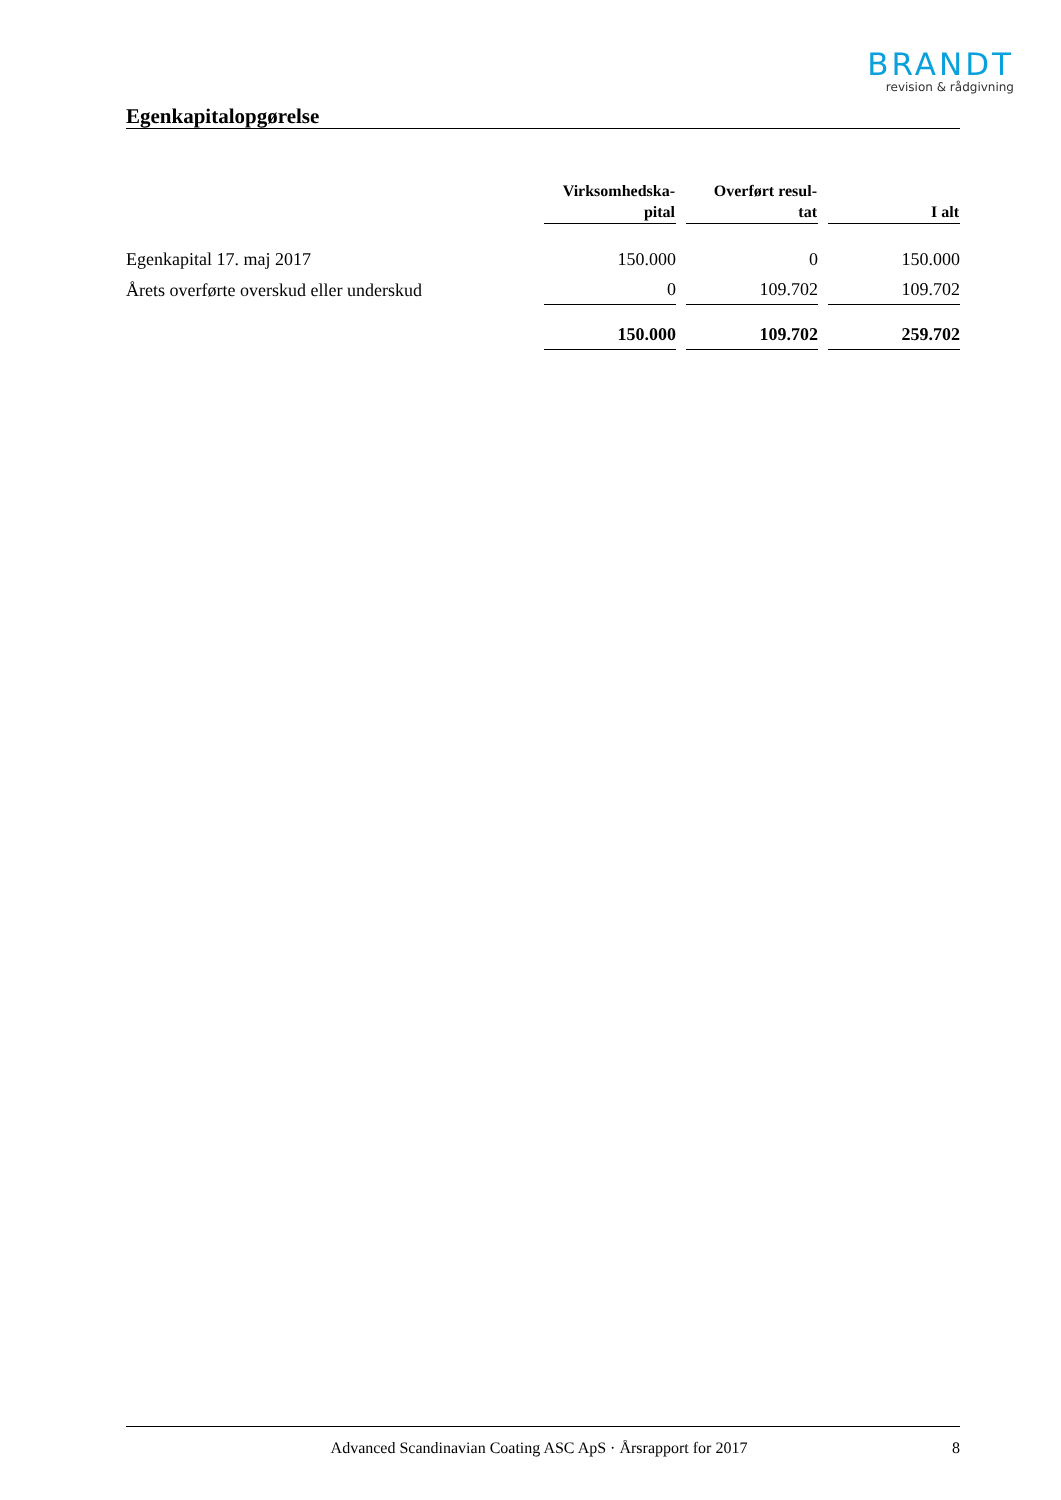BRANDT
revision & rådgivning
Egenkapitalopgørelse
| | Virksomhedska- pital | Overført resul- tat | I alt |
| --- | --- | --- | --- |
| Egenkapital 17. maj 2017 | 150.000 | 0 | 150.000 |
| Årets overførte overskud eller underskud | 0 | 109.702 | 109.702 |
| | 150.000 | 109.702 | 259.702 |
Advanced Scandinavian Coating ASC ApS · Årsrapport for 2017 8